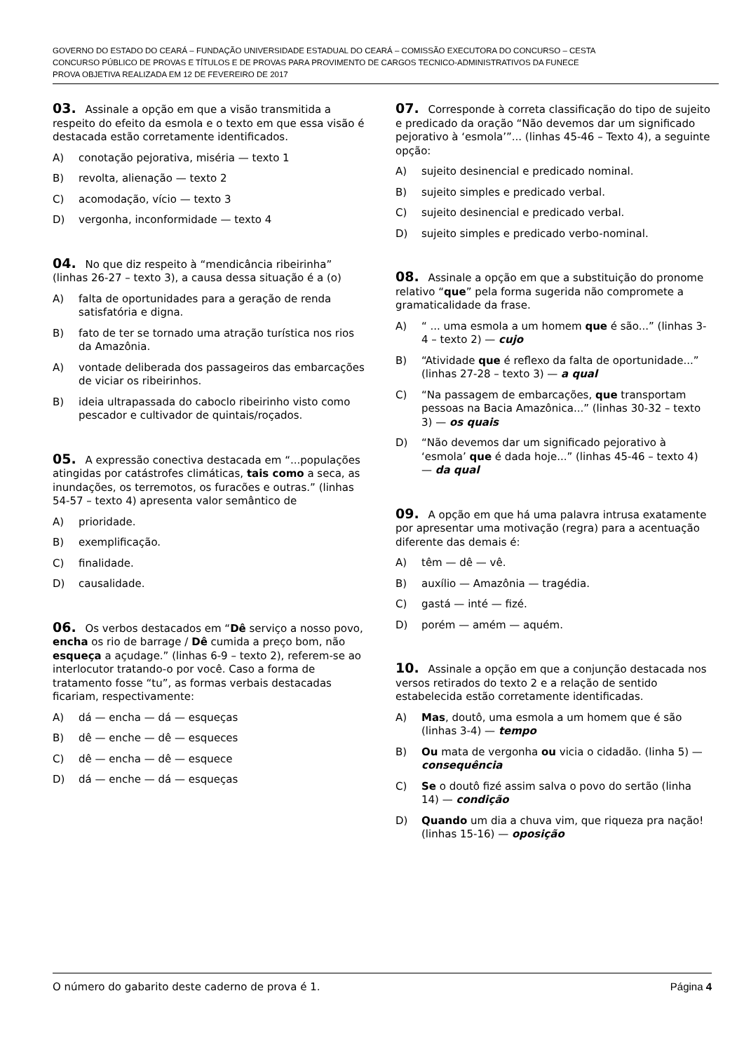GOVERNO DO ESTADO DO CEARÁ – FUNDAÇÃO UNIVERSIDADE ESTADUAL DO CEARÁ – COMISSÃO EXECUTORA DO CONCURSO – CESTA
CONCURSO PÚBLICO DE PROVAS E TÍTULOS E DE PROVAS PARA PROVIMENTO DE CARGOS TECNICO-ADMINISTRATIVOS DA FUNECE
PROVA OBJETIVA REALIZADA EM 12 DE FEVEREIRO DE 2017
03. Assinale a opção em que a visão transmitida a respeito do efeito da esmola e o texto em que essa visão é destacada estão corretamente identificados.
A) conotação pejorativa, miséria — texto 1
B) revolta, alienação — texto 2
C) acomodação, vício — texto 3
D) vergonha, inconformidade — texto 4
04. No que diz respeito à “mendicância ribeirinha” (linhas 26-27 – texto 3), a causa dessa situação é a (o)
A) falta de oportunidades para a geração de renda satisfatória e digna.
B) fato de ter se tornado uma atração turística nos rios da Amazônia.
A) vontade deliberada dos passageiros das embarcações de viciar os ribeirinhos.
B) ideia ultrapassada do caboclo ribeirinho visto como pescador e cultivador de quintais/roçados.
05. A expressão conectiva destacada em “...populações atingidas por catástrofes climáticas, tais como a seca, as inundações, os terremotos, os furacões e outras.” (linhas 54-57 – texto 4) apresenta valor semântico de
A) prioridade.
B) exemplificação.
C) finalidade.
D) causalidade.
06. Os verbos destacados em “Dê serviço a nosso povo, encha os rio de barrage / Dê cumida a preço bom, não esqueça a açudage.” (linhas 6-9 – texto 2), referem-se ao interlocutor tratando-o por você. Caso a forma de tratamento fosse “tu”, as formas verbais destacadas ficariam, respectivamente:
A) dá — encha — dá — esqueças
B) dê — enche — dê — esqueces
C) dê — encha — dê — esquece
D) dá — enche — dá — esqueças
07. Corresponde à correta classificação do tipo de sujeito e predicado da oração “Não devemos dar um significado pejorativo à ‘esmola’”... (linhas 45-46 – Texto 4), a seguinte opção:
A) sujeito desinencial e predicado nominal.
B) sujeito simples e predicado verbal.
C) sujeito desinencial e predicado verbal.
D) sujeito simples e predicado verbo-nominal.
08. Assinale a opção em que a substituição do pronome relativo “que” pela forma sugerida não compromete a gramaticalidade da frase.
A) “ ... uma esmola a um homem que é são...” (linhas 3-4 – texto 2) — cujo
B) “Atividade que é reflexo da falta de oportunidade...” (linhas 27-28 – texto 3) — a qual
C) “Na passagem de embarcações, que transportam pessoas na Bacia Amazônica...” (linhas 30-32 – texto 3) — os quais
D) “Não devemos dar um significado pejorativo à ‘esmola’ que é dada hoje...” (linhas 45-46 – texto 4) — da qual
09. A opção em que há uma palavra intrusa exatamente por apresentar uma motivação (regra) para a acentuação diferente das demais é:
A) têm — dê — vê.
B) auxílio — Amazônia — tragédia.
C) gastá — inté — fizé.
D) porém — amém — aquém.
10. Assinale a opção em que a conjunção destacada nos versos retirados do texto 2 e a relação de sentido estabelecida estão corretamente identificadas.
A) Mas, doutô, uma esmola a um homem que é são (linhas 3-4) — tempo
B) Ou mata de vergonha ou vicia o cidadão. (linha 5) — consequência
C) Se o doutô fizé assim salva o povo do sertão (linha 14) — condição
D) Quando um dia a chuva vim, que riqueza pra nação! (linhas 15-16) — oposição
O número do gabarito deste caderno de prova é 1. Página 4